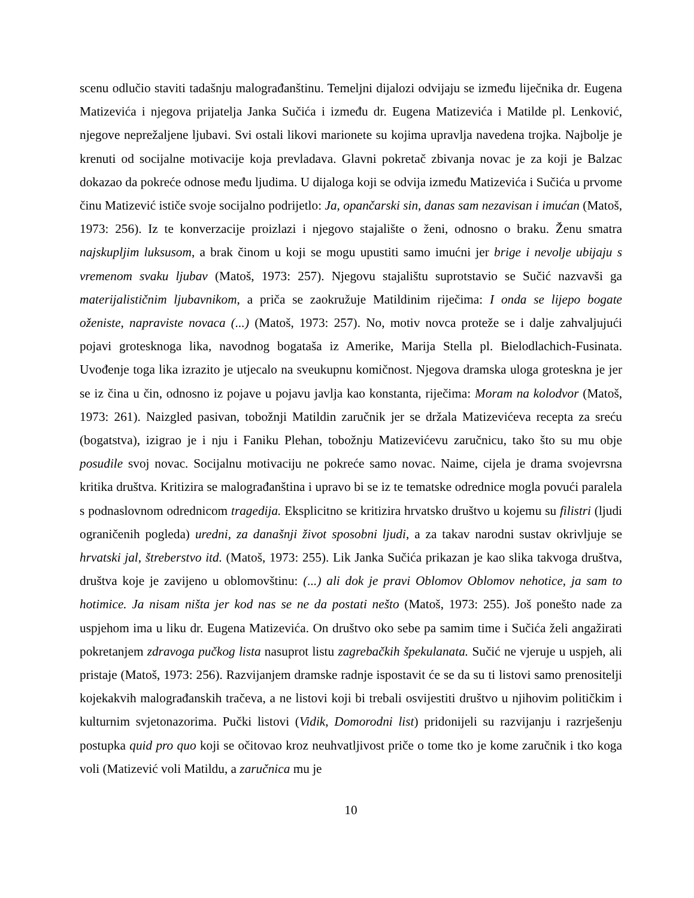scenu odlučio staviti tadašnju malograđanštinu. Temeljni dijalozi odvijaju se između liječnika dr. Eugena Matizevića i njegova prijatelja Janka Sučića i između dr. Eugena Matizevića i Matilde pl. Lenković, njegove neprežaljene ljubavi. Svi ostali likovi marionete su kojima upravlja navedena trojka. Najbolje je krenuti od socijalne motivacije koja prevladava. Glavni pokretač zbivanja novac je za koji je Balzac dokazao da pokreće odnose među ljudima. U dijaloga koji se odvija između Matizevića i Sučića u prvome činu Matizević ističe svoje socijalno podrijetlo: Ja, opančarski sin, danas sam nezavisan i imućan (Matoš, 1973: 256). Iz te konverzacije proizlazi i njegovo stajalište o ženi, odnosno o braku. Ženu smatra najskupljim luksusom, a brak činom u koji se mogu upustiti samo imućni jer brige i nevolje ubijaju s vremenom svaku ljubav (Matoš, 1973: 257). Njegovu stajalištu suprotstavio se Sučić nazvavši ga materijalističnim ljubavnikom, a priča se zaokružuje Matildinim riječima: I onda se lijepo bogate oženiste, napraviste novaca (...) (Matoš, 1973: 257). No, motiv novca proteže se i dalje zahvaljujući pojavi grotesknoga lika, navodnog bogataša iz Amerike, Marija Stella pl. Bielodlachich-Fusinata. Uvođenje toga lika izrazito je utjecalo na sveukupnu komičnost. Njegova dramska uloga groteskna je jer se iz čina u čin, odnosno iz pojave u pojavu javlja kao konstanta, riječima: Moram na kolodvor (Matoš, 1973: 261). Naizgled pasivan, tobožnji Matildin zaručnik jer se držala Matizevićeva recepta za sreću (bogatstva), izigrao je i nju i Faniku Plehan, tobožnju Matizevićevu zaručnicu, tako što su mu obje posudile svoj novac. Socijalnu motivaciju ne pokreće samo novac. Naime, cijela je drama svojevrsna kritika društva. Kritizira se malograđanština i upravo bi se iz te tematske odrednice mogla povući paralela s podnaslovnom odrednicom tragedija. Eksplicitno se kritizira hrvatsko društvo u kojemu su filistri (ljudi ograničenih pogleda) uredni, za današnji život sposobni ljudi, a za takav narodni sustav okrivljuje se hrvatski jal, štreberstvo itd. (Matoš, 1973: 255). Lik Janka Sučića prikazan je kao slika takvoga društva, društva koje je zavijeno u oblomovštinu: (...) ali dok je pravi Oblomov Oblomov nehotice, ja sam to hotimice. Ja nisam ništa jer kod nas se ne da postati nešto (Matoš, 1973: 255). Još ponešto nade za uspjehom ima u liku dr. Eugena Matizevića. On društvo oko sebe pa samim time i Sučića želi angažirati pokretanjem zdravoga pučkog lista nasuprot listu zagrebačkih špekulanata. Sučić ne vjeruje u uspjeh, ali pristaje (Matoš, 1973: 256). Razvijanjem dramske radnje ispostavit će se da su ti listovi samo prenositelji kojekakvih malograđanskih tračeva, a ne listovi koji bi trebali osvijestiti društvo u njihovim političkim i kulturnim svjetonazorima. Pučki listovi (Vidik, Domorodni list) pridonijeli su razvijanju i razrješenju postupka quid pro quo koji se očitovao kroz neuhvatljivost priče o tome tko je kome zaručnik i tko koga voli (Matizević voli Matildu, a zaručnica mu je
10